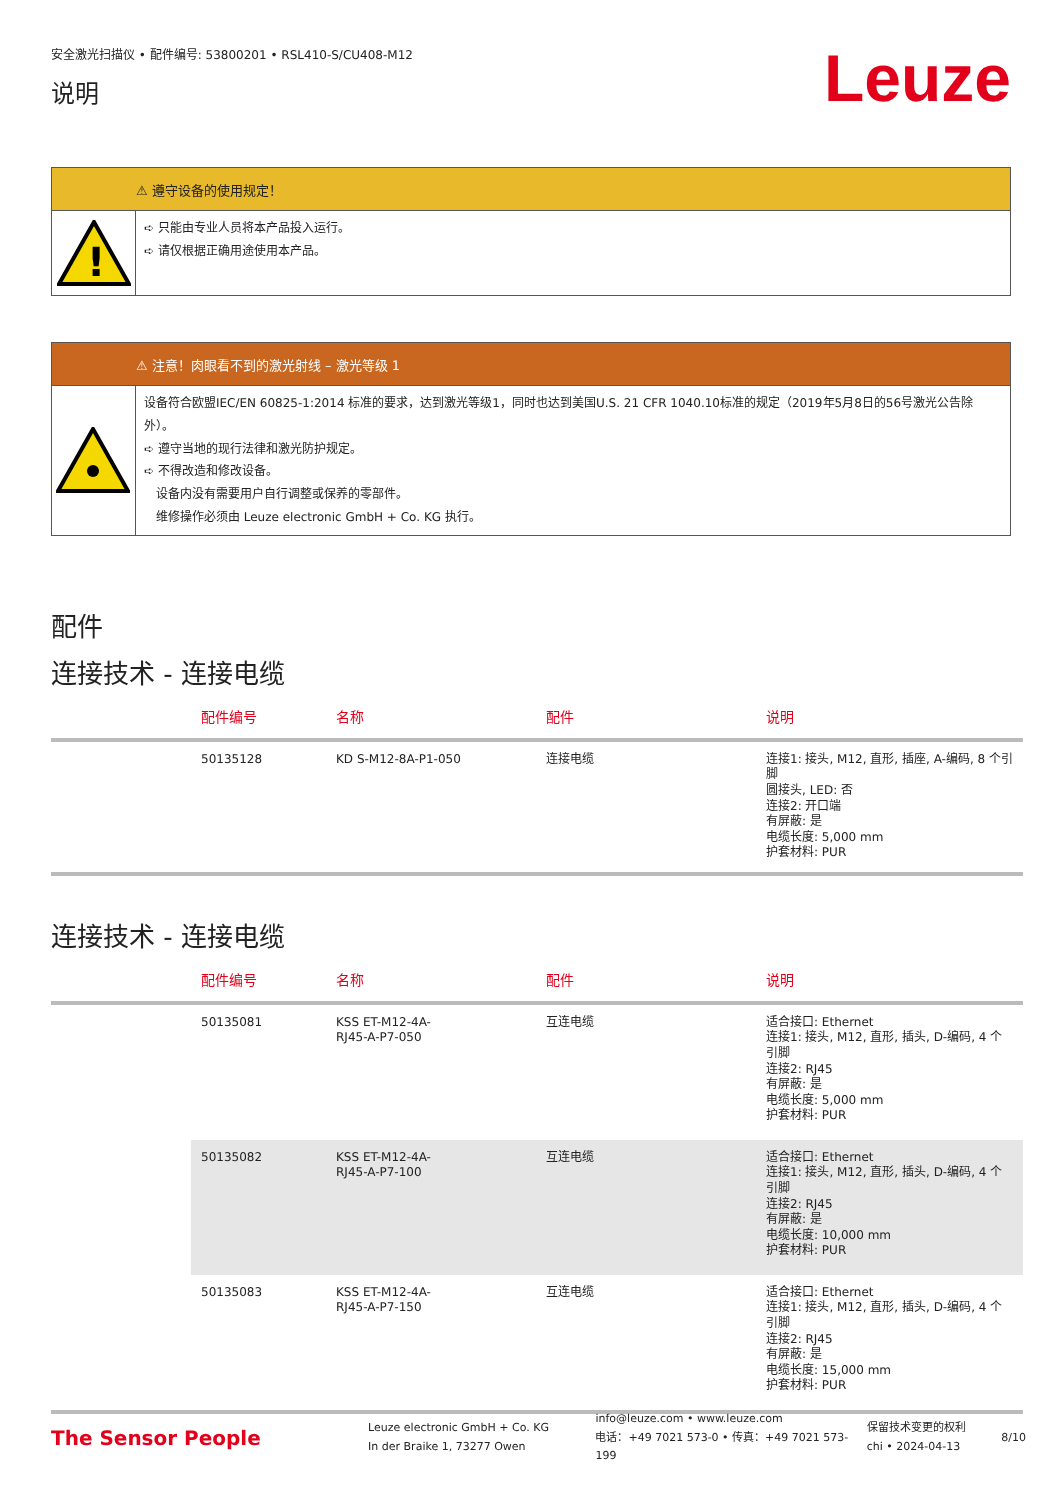安全激光扫描仪 • 配件编号: 53800201 • RSL410-S/CU408-M12
说明
Leuze
⚠ 遵守设备的使用规定！
!
➪ 只能由专业人员将本产品投入运行。
➪ 请仅根据正确用途使用本产品。
⚠ 注意！肉眼看不到的激光射线 – 激光等级 1
设备符合欧盟IEC/EN 60825-1:2014 标准的要求，达到激光等级1，同时也达到美国U.S. 21 CFR 1040.10标准的规定（2019年5月8日的56号激光公告除外）。
➪ 遵守当地的现行法律和激光防护规定。
➪ 不得改造和修改设备。
　设备内没有需要用户自行调整或保养的零部件。
　维修操作必须由 Leuze electronic GmbH + Co. KG 执行。
配件
连接技术 - 连接电缆
| | 配件编号 | 名称 | 配件 | 说明 |
| --- | --- | --- | --- | --- |
| | 50135128 | KD S-M12-8A-P1-050 | 连接电缆 | 连接1: 接头, M12, 直形, 插座, A-编码, 8 个引脚 圆接头, LED: 否 连接2: 开口端 有屏蔽: 是 电缆长度: 5,000 mm 护套材料: PUR |
连接技术 - 连接电缆
| | 配件编号 | 名称 | 配件 | 说明 |
| --- | --- | --- | --- | --- |
| | 50135081 | KSS ET-M12-4A- RJ45-A-P7-050 | 互连电缆 | 适合接口: Ethernet 连接1: 接头, M12, 直形, 插头, D-编码, 4 个引脚 连接2: RJ45 有屏蔽: 是 电缆长度: 5,000 mm 护套材料: PUR |
| | 50135082 | KSS ET-M12-4A- RJ45-A-P7-100 | 互连电缆 | 适合接口: Ethernet 连接1: 接头, M12, 直形, 插头, D-编码, 4 个引脚 连接2: RJ45 有屏蔽: 是 电缆长度: 10,000 mm 护套材料: PUR |
| | 50135083 | KSS ET-M12-4A- RJ45-A-P7-150 | 互连电缆 | 适合接口: Ethernet 连接1: 接头, M12, 直形, 插头, D-编码, 4 个引脚 连接2: RJ45 有屏蔽: 是 电缆长度: 15,000 mm 护套材料: PUR |
The Sensor People
Leuze electronic GmbH + Co. KG
In der Braike 1, 73277 Owen
info@leuze.com • www.leuze.com
电话：+49 7021 573-0 • 传真：+49 7021 573-199
保留技术变更的权利
chi • 2024-04-13
8/10